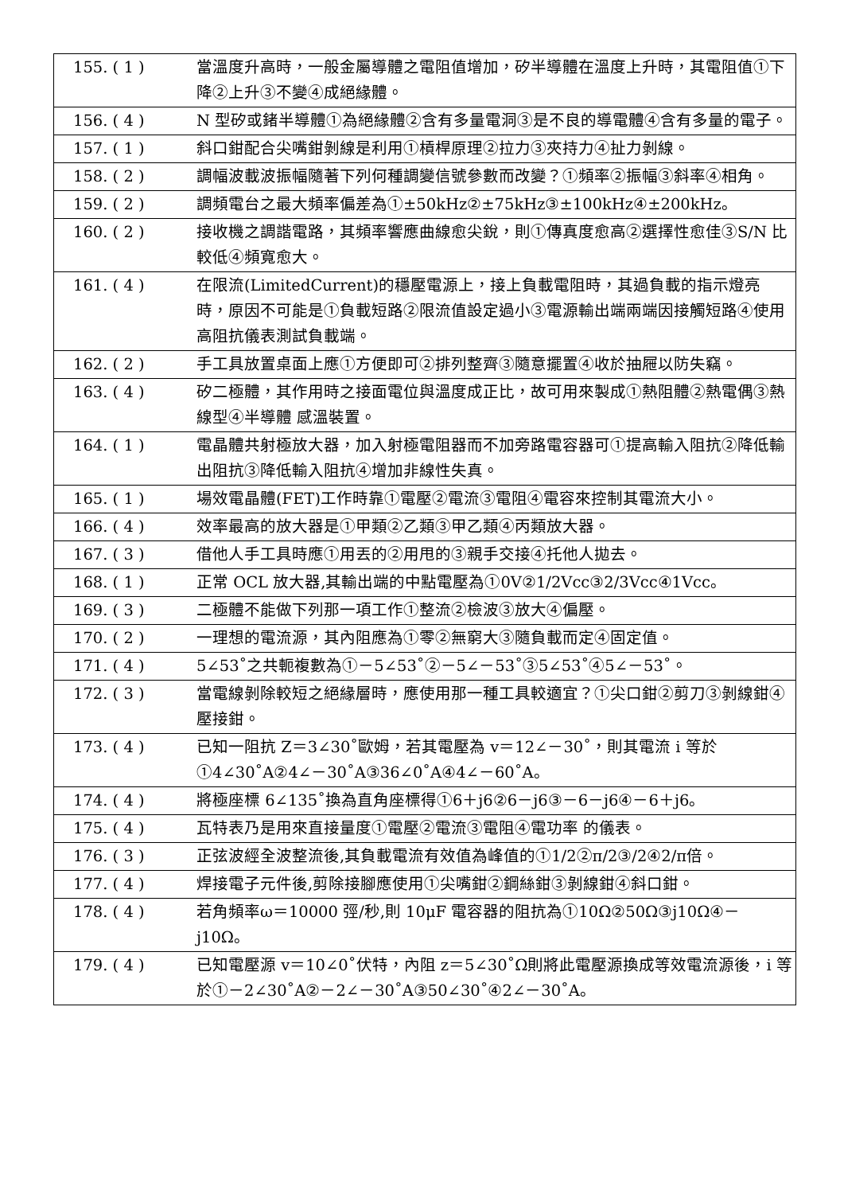| 155. ( 1 ) | 當溫度升高時，一般金屬導體之電阻值增加，矽半導體在溫度上升時，其電阻值①下降②上升③不變④成絕緣體。 |
| 156. ( 4 ) | N 型矽或鍺半導體①為絕緣體②含有多量電洞③是不良的導電體④含有多量的電子。 |
| 157. ( 1 ) | 斜口鉗配合尖嘴鉗剝線是利用①槓桿原理②拉力③夾持力④扯力剝線。 |
| 158. ( 2 ) | 調幅波載波振幅隨著下列何種調變信號參數而改變？①頻率②振幅③斜率④相角。 |
| 159. ( 2 ) | 調頻電台之最大頻率偏差為①±50kHz②±75kHz③±100kHz④±200kHz。 |
| 160. ( 2 ) | 接收機之調諧電路，其頻率響應曲線愈尖銳，則①傳真度愈高②選擇性愈佳③S/N 比較低④頻寬愈大。 |
| 161. ( 4 ) | 在限流(LimitedCurrent)的穩壓電源上，接上負載電阻時，其過負載的指示燈亮時，原因不可能是①負載短路②限流值設定過小③電源輸出端兩端因接觸短路④使用高阻抗儀表測試負載端。 |
| 162. ( 2 ) | 手工具放置桌面上應①方便即可②排列整齊③隨意擺置④收於抽屜以防失竊。 |
| 163. ( 4 ) | 矽二極體，其作用時之接面電位與溫度成正比，故可用來製成①熱阻體②熱電偶③熱線型④半導體 感溫裝置。 |
| 164. ( 1 ) | 電晶體共射極放大器，加入射極電阻器而不加旁路電容器可①提高輸入阻抗②降低輸出阻抗③降低輸入阻抗④增加非線性失真。 |
| 165. ( 1 ) | 場效電晶體(FET)工作時靠①電壓②電流③電阻④電容來控制其電流大小。 |
| 166. ( 4 ) | 效率最高的放大器是①甲類②乙類③甲乙類④丙類放大器。 |
| 167. ( 3 ) | 借他人手工具時應①用丟的②用甩的③親手交接④托他人拋去。 |
| 168. ( 1 ) | 正常 OCL 放大器,其輸出端的中點電壓為①0V②1/2Vcc③2/3Vcc④1Vcc。 |
| 169. ( 3 ) | 二極體不能做下列那一項工作①整流②檢波③放大④偏壓。 |
| 170. ( 2 ) | 一理想的電流源，其內阻應為①零②無窮大③隨負載而定④固定值。 |
| 171. ( 4 ) | 5∠53˚之共軛複數為①－5∠53˚②－5∠－53˚③5∠53˚④5∠－53˚。 |
| 172. ( 3 ) | 當電線剝除較短之絕緣層時，應使用那一種工具較適宜？①尖口鉗②剪刀③剝線鉗④壓接鉗。 |
| 173. ( 4 ) | 已知一阻抗 Z＝3∠30˚歐姆，若其電壓為 v＝12∠－30˚，則其電流 i 等於①4∠30˚A②4∠－30˚A③36∠0˚A④4∠－60˚A。 |
| 174. ( 4 ) | 將極座標 6∠135˚換為直角座標得①6＋j6②6－j6③－6－j6④－6＋j6。 |
| 175. ( 4 ) | 瓦特表乃是用來直接量度①電壓②電流③電阻④電功率 的儀表。 |
| 176. ( 3 ) | 正弦波經全波整流後,其負載電流有效值為峰值的①1/2②π/2③/2④2/π倍。 |
| 177. ( 4 ) | 焊接電子元件後,剪除接腳應使用①尖嘴鉗②鋼絲鉗③剝線鉗④斜口鉗。 |
| 178. ( 4 ) | 若角頻率ω＝10000 弳/秒,則 10μF 電容器的阻抗為①10Ω②50Ω③j10Ω④－j10Ω。 |
| 179. ( 4 ) | 已知電壓源 v＝10∠0˚伏特，內阻 z＝5∠30˚Ω則將此電壓源換成等效電流源後，i 等於①－2∠30˚A②－2∠－30˚A③50∠30˚④2∠－30˚A。 |